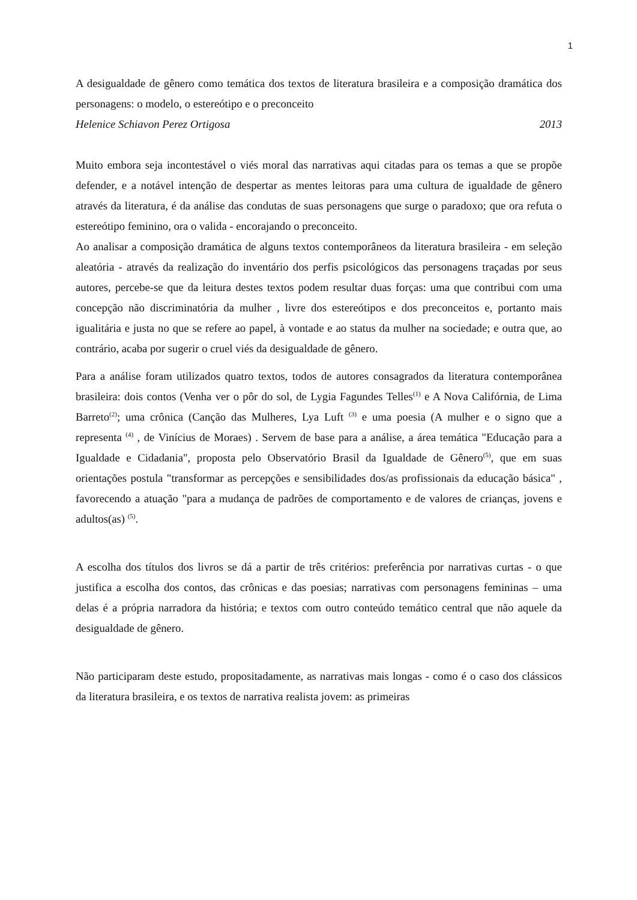1
A desigualdade de gênero como temática dos textos de literatura brasileira e a composição dramática dos personagens: o modelo, o estereótipo e o preconceito
Helenice Schiavon Perez Ortigosa 2013
Muito embora seja incontestável o viés moral das narrativas aqui citadas para os temas a que se propõe defender, e a notável intenção de despertar as mentes leitoras para uma cultura de igualdade de gênero através da literatura, é da análise das condutas de suas personagens que surge o paradoxo; que ora refuta o estereótipo feminino, ora o valida - encorajando o preconceito.
Ao analisar a composição dramática de alguns textos contemporâneos da literatura brasileira - em seleção aleatória - através da realização do inventário dos perfis psicológicos das personagens traçadas por seus autores, percebe-se que da leitura destes textos podem resultar duas forças: uma que contribui com uma concepção não discriminatória da mulher , livre dos estereótipos e dos preconceitos e, portanto mais igualitária e justa no que se refere ao papel, à vontade e ao status da mulher na sociedade; e outra que, ao contrário, acaba por sugerir o cruel viés da desigualdade de gênero.
Para a análise foram utilizados quatro textos, todos de autores consagrados da literatura contemporânea brasileira: dois contos (Venha ver o pôr do sol, de Lygia Fagundes Telles<sup>(1)</sup> e A Nova Califórnia, de Lima Barreto<sup>(2)</sup>; uma crônica (Canção das Mulheres, Lya Luft <sup>(3)</sup> e uma poesia (A mulher e o signo que a representa <sup>(4)</sup> , de Vinícius de Moraes) . Servem de base para a análise, a área temática "Educação para a Igualdade e Cidadania", proposta pelo Observatório Brasil da Igualdade de Gênero<sup>(5)</sup>, que em suas orientações postula "transformar as percepções e sensibilidades dos/as profissionais da educação básica" , favorecendo a atuação "para a mudança de padrões de comportamento e de valores de crianças, jovens e adultos(as) <sup>(5)</sup>.
A escolha dos títulos dos livros se dá a partir de três critérios: preferência por narrativas curtas - o que justifica a escolha dos contos, das crônicas e das poesias; narrativas com personagens femininas – uma delas é a própria narradora da história; e textos com outro conteúdo temático central que não aquele da desigualdade de gênero.
Não participaram deste estudo, propositadamente, as narrativas mais longas - como é o caso dos clássicos da literatura brasileira, e os textos de narrativa realista jovem: as primeiras